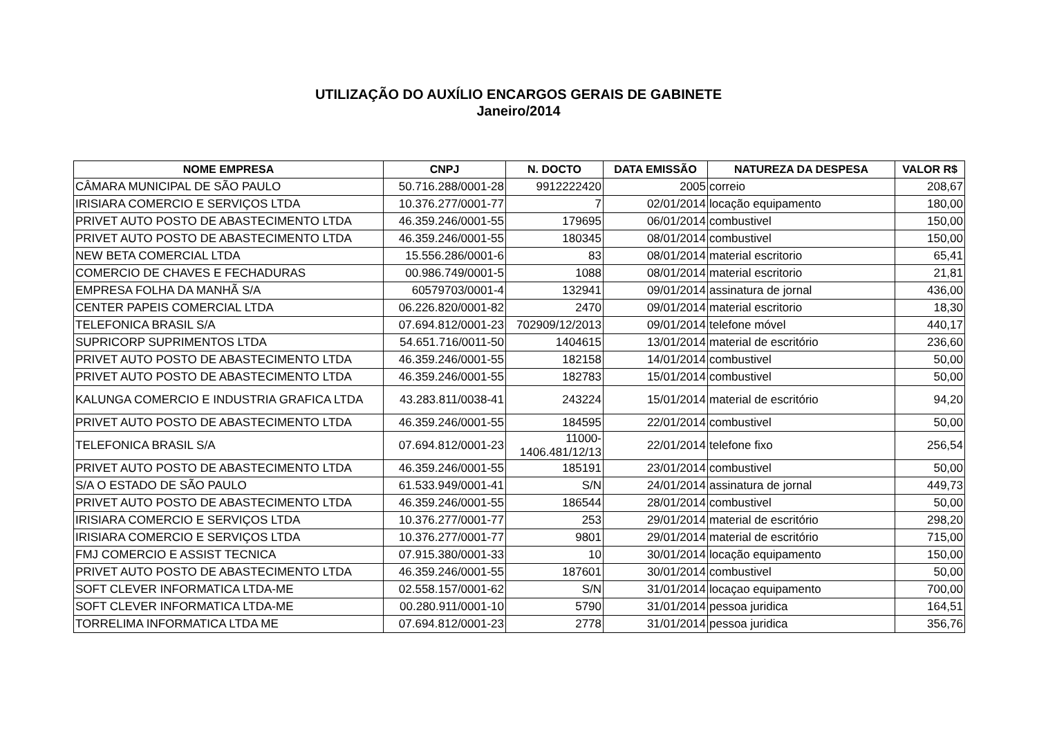UTILIZAÇÃO DO AUXÍLIO ENCARGOS GERAIS DE GABINETE
Janeiro/2014
| NOME EMPRESA | CNPJ | N. DOCTO | DATA EMISSÃO | NATUREZA DA DESPESA | VALOR R$ |
| --- | --- | --- | --- | --- | --- |
| CÂMARA MUNICIPAL DE SÃO PAULO | 50.716.288/0001-28 | 9912222420 | 2005 | correio | 208,67 |
| IRISIARA COMERCIO E SERVIÇOS LTDA | 10.376.277/0001-77 | 7 | 02/01/2014 | locação equipamento | 180,00 |
| PRIVET AUTO POSTO DE ABASTECIMENTO LTDA | 46.359.246/0001-55 | 179695 | 06/01/2014 | combustivel | 150,00 |
| PRIVET AUTO POSTO DE ABASTECIMENTO LTDA | 46.359.246/0001-55 | 180345 | 08/01/2014 | combustivel | 150,00 |
| NEW BETA COMERCIAL LTDA | 15.556.286/0001-6 | 83 | 08/01/2014 | material escritorio | 65,41 |
| COMERCIO DE CHAVES E FECHADURAS | 00.986.749/0001-5 | 1088 | 08/01/2014 | material escritorio | 21,81 |
| EMPRESA FOLHA DA MANHÃ S/A | 60579703/0001-4 | 132941 | 09/01/2014 | assinatura de jornal | 436,00 |
| CENTER PAPEIS COMERCIAL LTDA | 06.226.820/0001-82 | 2470 | 09/01/2014 | material escritorio | 18,30 |
| TELEFONICA BRASIL S/A | 07.694.812/0001-23 | 702909/12/2013 | 09/01/2014 | telefone móvel | 440,17 |
| SUPRICORP SUPRIMENTOS LTDA | 54.651.716/0011-50 | 1404615 | 13/01/2014 | material de escritório | 236,60 |
| PRIVET AUTO POSTO DE ABASTECIMENTO LTDA | 46.359.246/0001-55 | 182158 | 14/01/2014 | combustivel | 50,00 |
| PRIVET AUTO POSTO DE ABASTECIMENTO LTDA | 46.359.246/0001-55 | 182783 | 15/01/2014 | combustivel | 50,00 |
| KALUNGA COMERCIO E INDUSTRIA GRAFICA LTDA | 43.283.811/0038-41 | 243224 | 15/01/2014 | material de escritório | 94,20 |
| PRIVET AUTO POSTO DE ABASTECIMENTO LTDA | 46.359.246/0001-55 | 184595 | 22/01/2014 | combustivel | 50,00 |
| TELEFONICA BRASIL S/A | 07.694.812/0001-23 | 11000- 1406.481/12/13 | 22/01/2014 | telefone fixo | 256,54 |
| PRIVET AUTO POSTO DE ABASTECIMENTO LTDA | 46.359.246/0001-55 | 185191 | 23/01/2014 | combustivel | 50,00 |
| S/A O ESTADO DE SÃO PAULO | 61.533.949/0001-41 | S/N | 24/01/2014 | assinatura de jornal | 449,73 |
| PRIVET AUTO POSTO DE ABASTECIMENTO LTDA | 46.359.246/0001-55 | 186544 | 28/01/2014 | combustivel | 50,00 |
| IRISIARA COMERCIO E SERVIÇOS LTDA | 10.376.277/0001-77 | 253 | 29/01/2014 | material de escritório | 298,20 |
| IRISIARA COMERCIO E SERVIÇOS LTDA | 10.376.277/0001-77 | 9801 | 29/01/2014 | material de escritório | 715,00 |
| FMJ COMERCIO E ASSIST TECNICA | 07.915.380/0001-33 | 10 | 30/01/2014 | locação equipamento | 150,00 |
| PRIVET AUTO POSTO DE ABASTECIMENTO LTDA | 46.359.246/0001-55 | 187601 | 30/01/2014 | combustivel | 50,00 |
| SOFT CLEVER INFORMATICA LTDA-ME | 02.558.157/0001-62 | S/N | 31/01/2014 | locaçao equipamento | 700,00 |
| SOFT CLEVER INFORMATICA LTDA-ME | 00.280.911/0001-10 | 5790 | 31/01/2014 | pessoa juridica | 164,51 |
| TORRELIMA INFORMATICA LTDA ME | 07.694.812/0001-23 | 2778 | 31/01/2014 | pessoa juridica | 356,76 |